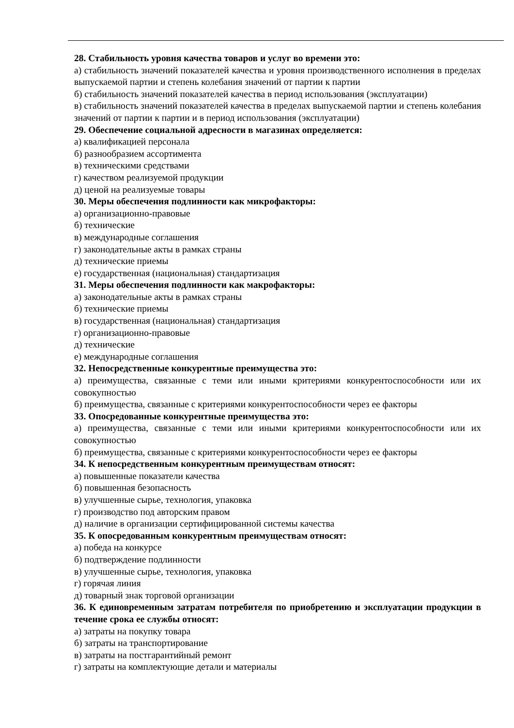28. Стабильность уровня качества товаров и услуг во времени это:
а) стабильность значений показателей качества и уровня производственного исполнения в пределах выпускаемой партии и степень колебания значений от партии к партии
б) стабильность значений показателей качества в период использования (эксплуатации)
в) стабильность значений показателей качества в пределах выпускаемой партии и степень колебания значений от партии к партии и в период использования (эксплуатации)
29. Обеспечение социальной адресности в магазинах определяется:
а) квалификацией персонала
б) разнообразием ассортимента
в) техническими средствами
г) качеством реализуемой продукции
д) ценой на реализуемые товары
30. Меры обеспечения подлинности как микрофакторы:
а) организационно-правовые
б) технические
в) международные соглашения
г) законодательные акты в рамках страны
д) технические приемы
е) государственная (национальная) стандартизация
31. Меры обеспечения подлинности как макрофакторы:
а) законодательные акты в рамках страны
б) технические приемы
в) государственная (национальная) стандартизация
г) организационно-правовые
д) технические
е) международные соглашения
32. Непосредственные конкурентные преимущества это:
а) преимущества, связанные с теми или иными критериями конкурентоспособности или их совокупностью
б) преимущества, связанные с критериями конкурентоспособности через ее факторы
33. Опосредованные конкурентные преимущества это:
а) преимущества, связанные с теми или иными критериями конкурентоспособности или их совокупностью
б) преимущества, связанные с критериями конкурентоспособности через ее факторы
34. К непосредственным конкурентным преимуществам относят:
а) повышенные показатели качества
б) повышенная безопасность
в) улучшенные сырье, технология, упаковка
г) производство под авторским правом
д) наличие в организации сертифицированной системы качества
35. К опосредованным конкурентным преимуществам относят:
а) победа на конкурсе
б) подтверждение подлинности
в) улучшенные сырье, технология, упаковка
г) горячая линия
д) товарный знак торговой организации
36. К единовременным затратам потребителя по приобретению и эксплуатации продукции в течение срока ее службы относят:
а) затраты на покупку товара
б) затраты на транспортирование
в) затраты на постгарантийный ремонт
г) затраты на комплектующие детали и материалы